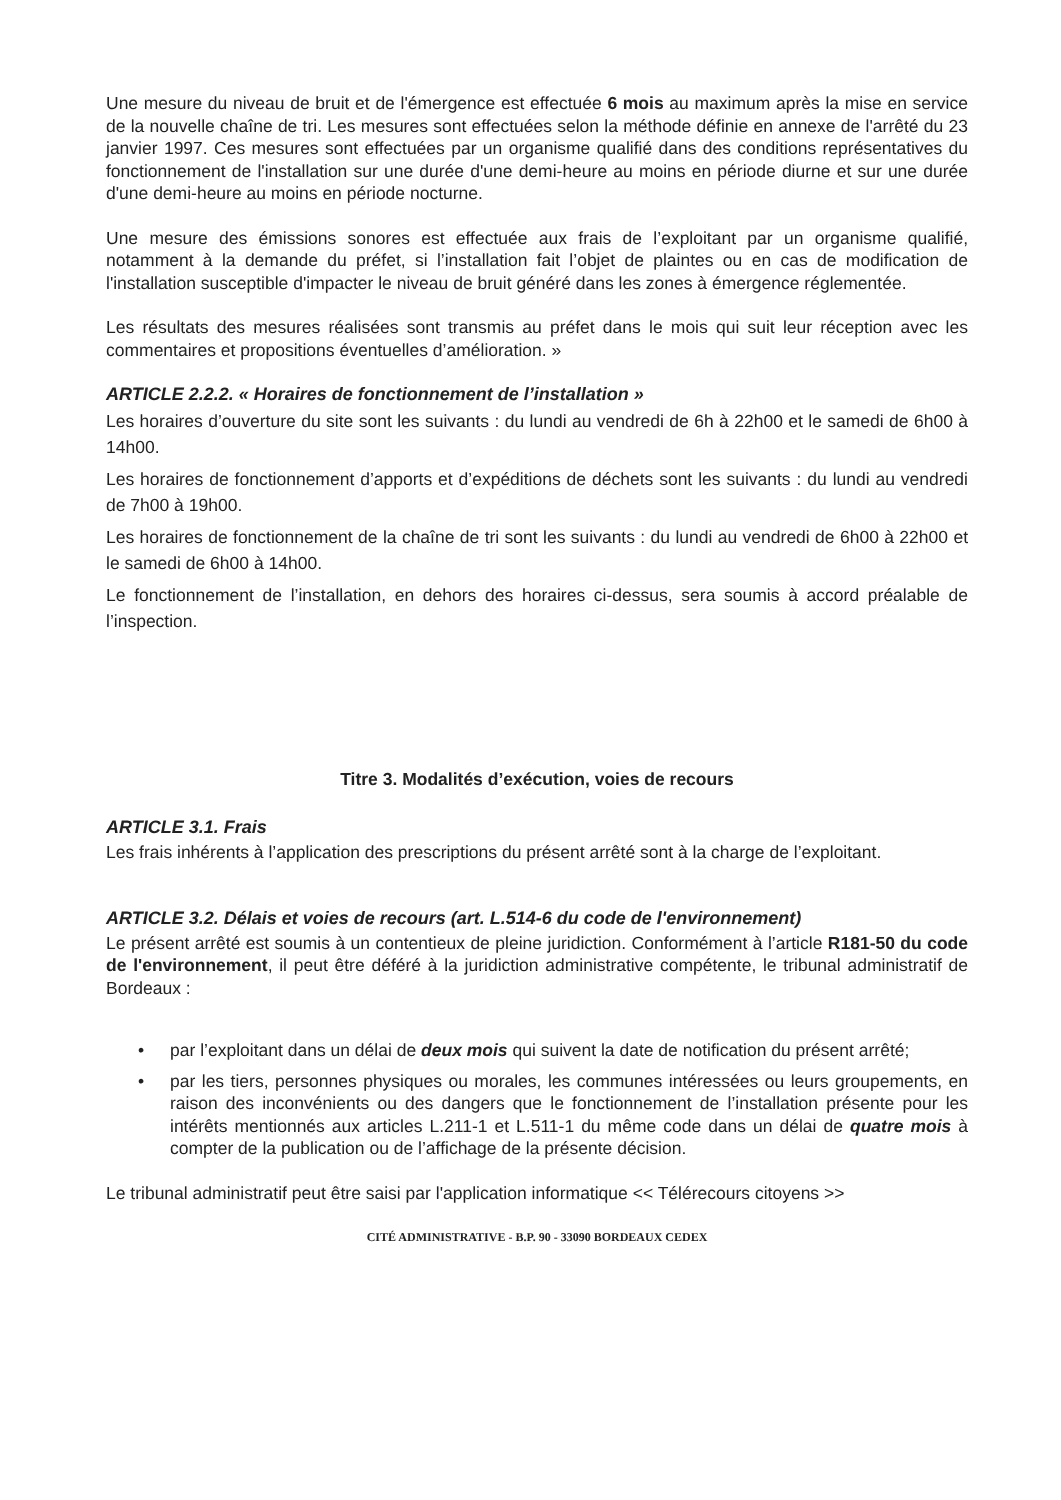Une mesure du niveau de bruit et de l'émergence est effectuée 6 mois au maximum après la mise en service de la nouvelle chaîne de tri. Les mesures sont effectuées selon la méthode définie en annexe de l'arrêté du 23 janvier 1997. Ces mesures sont effectuées par un organisme qualifié dans des conditions représentatives du fonctionnement de l'installation sur une durée d'une demi-heure au moins en période diurne et sur une durée d'une demi-heure au moins en période nocturne.
Une mesure des émissions sonores est effectuée aux frais de l’exploitant par un organisme qualifié, notamment à la demande du préfet, si l’installation fait l’objet de plaintes ou en cas de modification de l'installation susceptible d'impacter le niveau de bruit généré dans les zones à émergence réglementée.
Les résultats des mesures réalisées sont transmis au préfet dans le mois qui suit leur réception avec les commentaires et propositions éventuelles d’amélioration. »
ARTICLE 2.2.2. « Horaires de fonctionnement de l’installation »
Les horaires d’ouverture du site sont les suivants : du lundi au vendredi de 6h à 22h00 et le samedi de 6h00 à 14h00.
Les horaires de fonctionnement d’apports et d’expéditions de déchets sont les suivants : du lundi au vendredi de 7h00 à 19h00.
Les horaires de fonctionnement de la chaîne de tri sont les suivants : du lundi au vendredi de 6h00 à 22h00 et le samedi de 6h00 à 14h00.
Le fonctionnement de l’installation, en dehors des horaires ci-dessus, sera soumis à accord préalable de l’inspection.
Titre 3. Modalités d’exécution, voies de recours
ARTICLE 3.1. Frais
Les frais inhérents à l’application des prescriptions du présent arrêté sont à la charge de l’exploitant.
ARTICLE 3.2. Délais et voies de recours (art. L.514-6 du code de l'environnement)
Le présent arrêté est soumis à un contentieux de pleine juridiction. Conformément à l’article R181-50 du code de l'environnement, il peut être déféré à la juridiction administrative compétente, le tribunal administratif de Bordeaux :
• par l’exploitant dans un délai de deux mois qui suivent la date de notification du présent arrêté;
• par les tiers, personnes physiques ou morales, les communes intéressées ou leurs groupements, en raison des inconvénients ou des dangers que le fonctionnement de l’installation présente pour les intérêts mentionnés aux articles L.211-1 et L.511-1 du même code dans un délai de quatre mois à compter de la publication ou de l’affichage de la présente décision.
Le tribunal administratif peut être saisi par l'application informatique << Télérecours citoyens >>
CITÉ ADMINISTRATIVE - B.P. 90 - 33090 BORDEAUX CEDEX